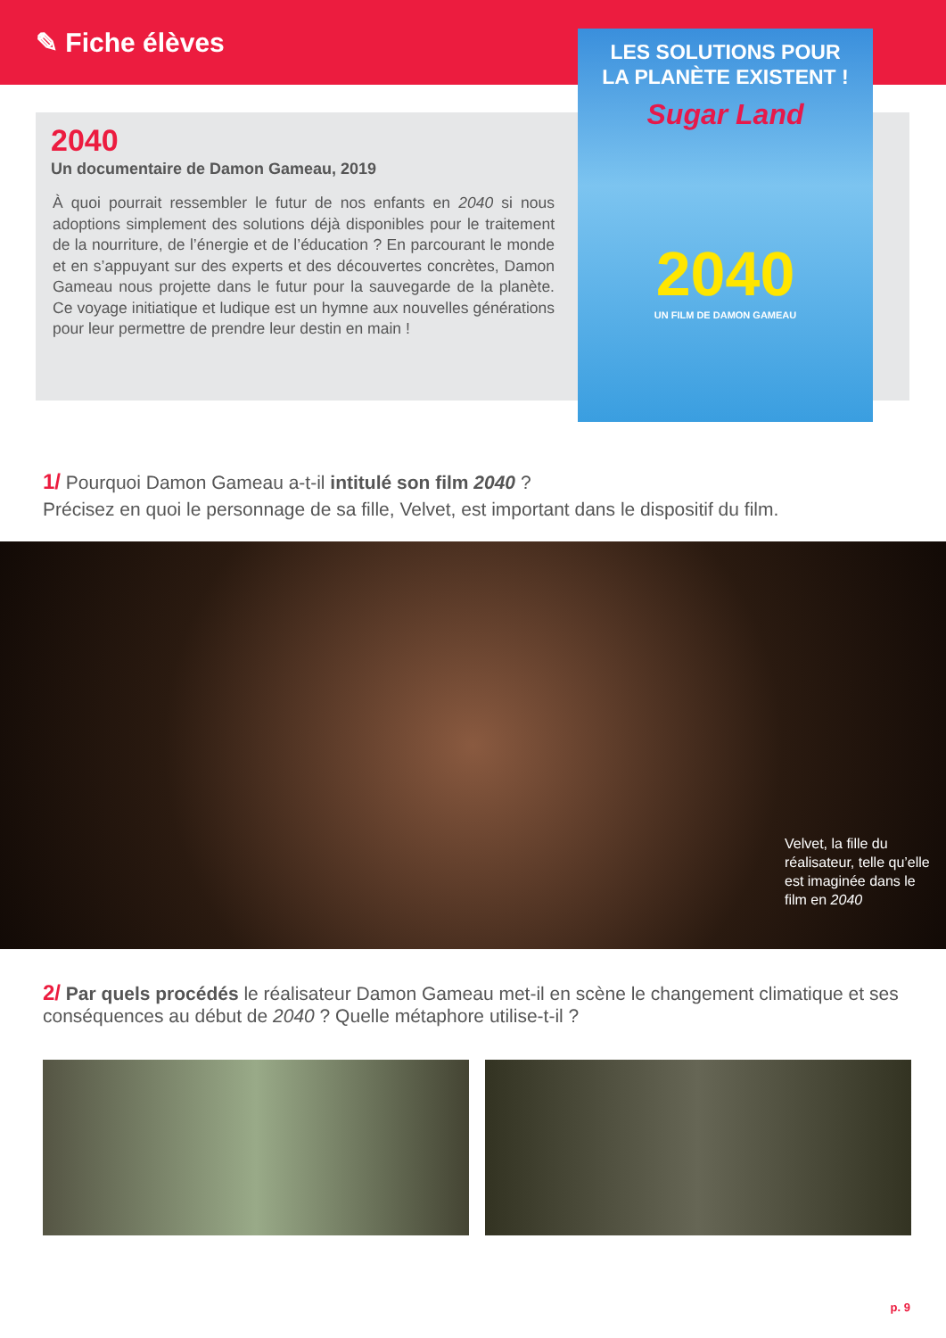✎ Fiche élèves
2040
Un documentaire de Damon Gameau, 2019
À quoi pourrait ressembler le futur de nos enfants en 2040 si nous adoptions simplement des solutions déjà disponibles pour le traitement de la nourriture, de l’énergie et de l’éducation ? En parcourant le monde et en s’appuyant sur des experts et des découvertes concrètes, Damon Gameau nous projette dans le futur pour la sauvegarde de la planète. Ce voyage initiatique et ludique est un hymne aux nouvelles générations pour leur permettre de prendre leur destin en main !
LES SOLUTIONS POUR
LA PLANÈTE EXISTENT !
Sugar Land
2040
UN FILM DE DAMON GAMEAU
1/ Pourquoi Damon Gameau a-t-il intitulé son film 2040 ?
Précisez en quoi le personnage de sa fille, Velvet, est important dans le dispositif du film.
Velvet, la fille du réalisateur, telle qu’elle est imaginée dans le film en 2040
2/ Par quels procédés le réalisateur Damon Gameau met-il en scène le changement climatique et ses conséquences au début de 2040 ? Quelle métaphore utilise-t-il ?
p. 9